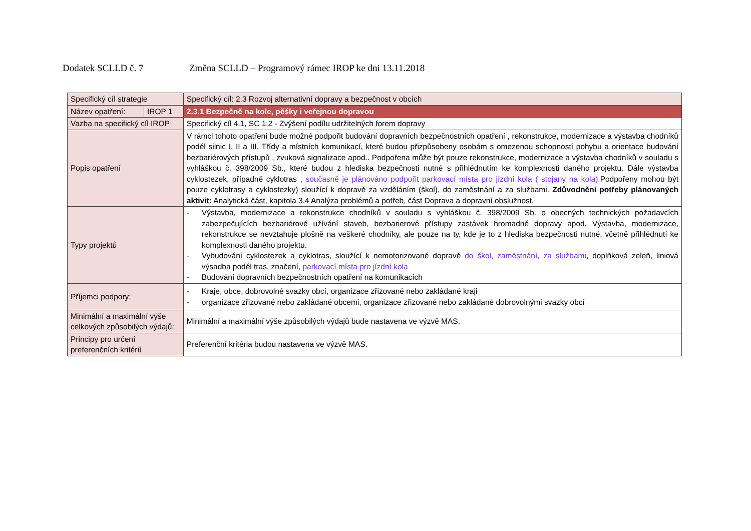Dodatek SCLLD č. 7 Změna SCLLD – Programový rámec IROP ke dni 13.11.2018
| Specifický cíl strategie | | Specifický cíl: 2.3 Rozvoj alternativní dopravy a bezpečnost v obcích |
| Název opatření: | IROP 1 | 2.3.1 Bezpečně na kole, pěšky i veřejnou dopravou |
| Vazba na specifický cíl IROP | | Specifický cíl 4.1, SC 1.2 - Zvýšení podílu udržitelných forem dopravy |
| Popis opatření | | V rámci tohoto opatření bude možné podpořit budování dopravních bezpečnostních opatření , rekonstrukce, modernizace a výstavba chodníků podél silnic I, II a III. Třídy a místních komunikací, které budou přizpůsobeny osobám s omezenou schopností pohybu a orientace budování bezbariérových přístupů , zvuková signalizace apod.. Podpořena může být pouze rekonstrukce, modernizace a výstavba chodníků v souladu s vyhláškou č. 398/2009 Sb., které budou z hlediska bezpečnosti nutné s přihlédnutím ke komplexnosti daného projektu. Dále výstavba cyklostezek, případně cyklotras , současně je plánováno podpořit parkovací místa pro jízdní kola ( stojany na kola). Podpořeny mohou být pouze cyklotrasy a cyklostezky) sloužící k dopravě za vzděláním (škol), do zaměstnání a za službami. Zdůvodnění potřeby plánovaných aktivit: Analytická část, kapitola 3.4 Analýza problémů a potřeb, část Doprava a dopravní obslužnost. |
| Typy projektů | | - Výstavba, modernizace a rekonstrukce chodníků v souladu s vyhláškou č. 398/2009 Sb. o obecných technických požadavcích zabezpečujících bezbariérové užívání staveb, bezbarierové přístupy zastávek hromadné dopravy apod. Výstavba, modernizace, rekonstrukce se nevztahuje plošně na veškeré chodníky, ale pouze na ty, kde je to z hlediska bezpečnosti nutné, včetně přihlédnutí ke komplexnosti daného projektu. - Vybudování cyklostezek a cyklotras, sloužící k nemotorizované dopravě do škol, zaměstnání, za službami , doplňková zeleň, liniová výsadba podél tras, značení, parkovací místa pro jízdní kola - Budování dopravních bezpečnostních opatření na komunikacích |
| Příjemci podpory: | | - Kraje, obce, dobrovolné svazky obcí, organizace zřizované nebo zakládané kraji - organizace zřizované nebo zakládané obcemi, organizace zřizované nebo zakládané dobrovolnými svazky obcí |
| Minimální a maximální výše celkových způsobilých výdajů: | | Minimální a maximální výše způsobilých výdajů bude nastavena ve výzvě MAS. |
| Principy pro určení preferenčních kritérií | | Preferenční kritéria budou nastavena ve výzvě MAS. |